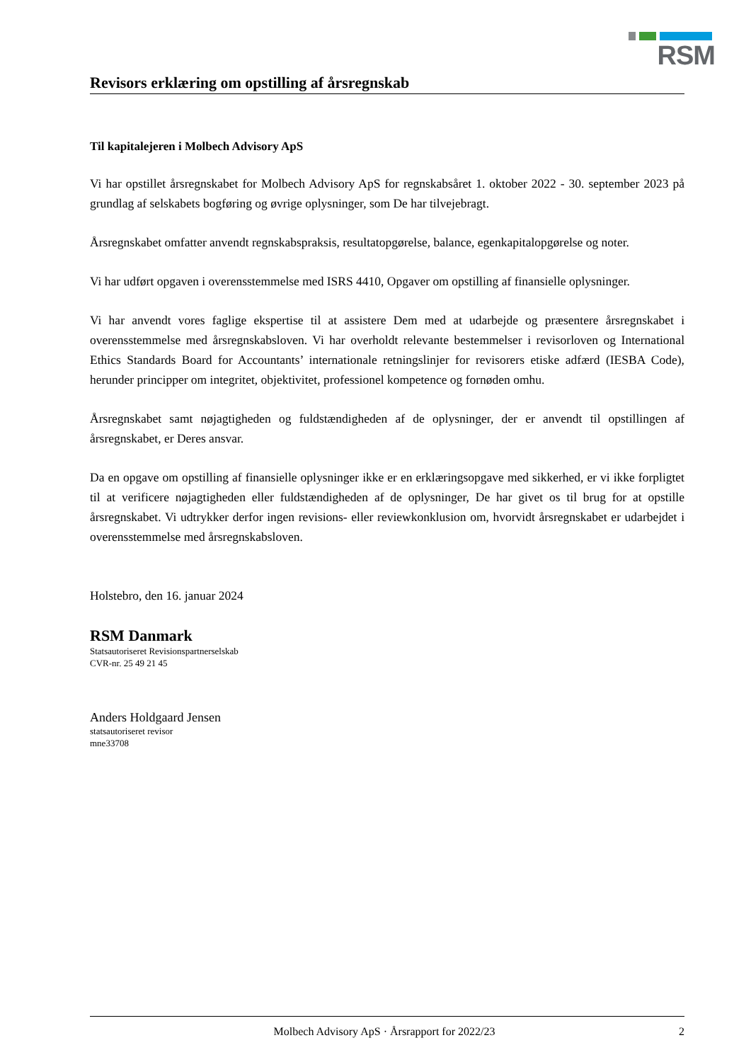RSM
Revisors erklæring om opstilling af årsregnskab
Til kapitalejeren i Molbech Advisory ApS
Vi har opstillet årsregnskabet for Molbech Advisory ApS for regnskabsåret 1. oktober 2022 - 30. september 2023 på grundlag af selskabets bogføring og øvrige oplysninger, som De har tilvejebragt.
Årsregnskabet omfatter anvendt regnskabspraksis, resultatopgørelse, balance, egenkapitalopgørelse og noter.
Vi har udført opgaven i overensstemmelse med ISRS 4410, Opgaver om opstilling af finansielle oplysninger.
Vi har anvendt vores faglige ekspertise til at assistere Dem med at udarbejde og præsentere årsregnskabet i overensstemmelse med årsregnskabsloven. Vi har overholdt relevante bestemmelser i revisorloven og International Ethics Standards Board for Accountants’ internationale retningslinjer for revisorers etiske adfærd (IESBA Code), herunder principper om integritet, objektivitet, professionel kompetence og fornøden omhu.
Årsregnskabet samt nøjagtigheden og fuldstændigheden af de oplysninger, der er anvendt til opstillingen af årsregnskabet, er Deres ansvar.
Da en opgave om opstilling af finansielle oplysninger ikke er en erklæringsopgave med sikkerhed, er vi ikke forpligtet til at verificere nøjagtigheden eller fuldstændigheden af de oplysninger, De har givet os til brug for at opstille årsregnskabet. Vi udtrykker derfor ingen revisions- eller reviewkonklusion om, hvorvidt årsregnskabet er udarbejdet i overensstemmelse med årsregnskabsloven.
Holstebro, den 16. januar 2024
RSM Danmark
Statsautoriseret Revisionspartnerselskab
CVR-nr. 25 49 21 45
Anders Holdgaard Jensen
statsautoriseret revisor
mne33708
Molbech Advisory ApS · Årsrapport for 2022/23 2